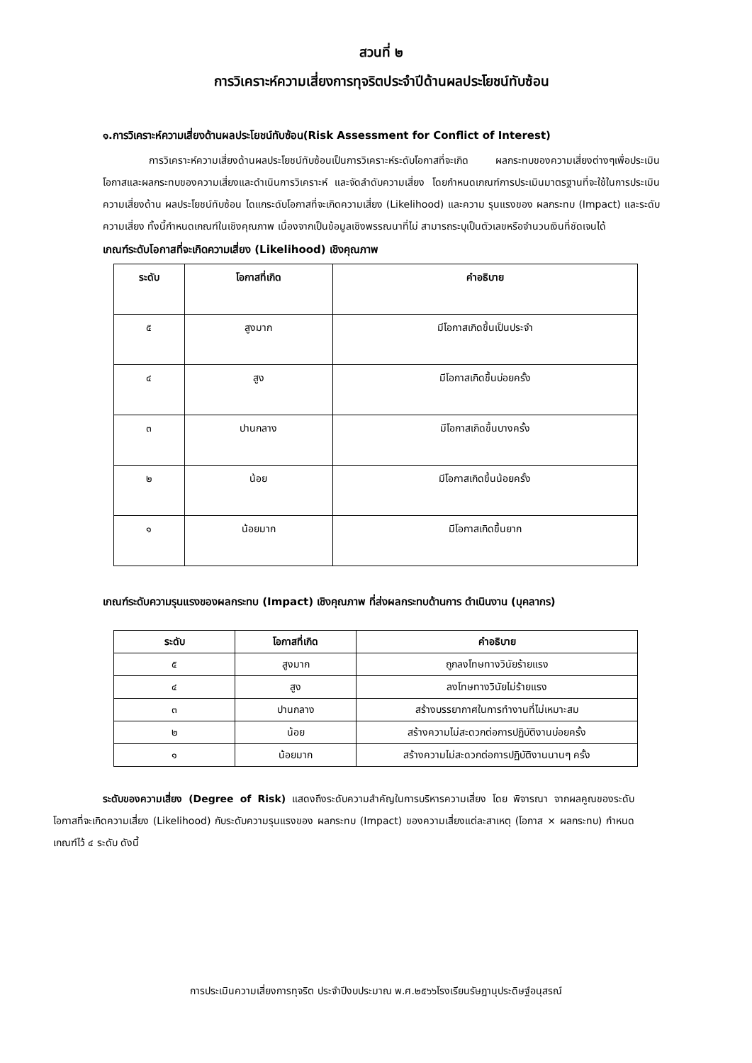สวนที่ ๒
การวิเคราะห์ความเสี่ยงการทุจริตประจำปีด้านผลประโยชน์ทับซ้อน
๑.การวิเคราะห์ความเสี่ยงด้านผลประโยชน์ทับซ้อน(Risk Assessment for Conflict of Interest)
การวิเคราะห์ความเสี่ยงด้านผลประโยชน์ทับซ้อนเป็นการวิเคราะห์ระดับโอกาสที่จะเกิด ผลกระทบของความเสี่ยงต่างๆเพื่อประเมินโอกาสและผลกระทบของความเสี่ยงและดำเนินการวิเคราะห์ และจัดลำดับความเสี่ยง โดยกำหนดเกณฑ์การประเมินมาตรฐานที่จะใช้ในการประเมิน ความเสี่ยงด้าน ผลประโยชน์ทับซ้อน ไดแกระดับโอกาสที่จะเกิดความเสี่ยง (Likelihood) และความ รุนแรงของ ผลกระทบ (Impact) และระดับความเสี่ยง ทั้งนี้กำหนดเกณฑ์ในเชิงคุณภาพ เนื่องจากเป็นข้อมูลเชิงพรรณนาที่ไม่ สามารถระบุเป็นตัวเลขหรือจำนวนเงินที่ชัดเจนได้
เกณฑ์ระดับโอกาสที่จะเกิดความเสี่ยง (Likelihood) เชิงคุณภาพ
| ระดับ | โอกาสที่เกิด | คำอธิบาย |
| --- | --- | --- |
| ๕ | สูงมาก | มีโอกาสเกิดขึ้นเป็นประจำ |
| ๔ | สูง | มีโอกาสเกิดขึ้นบ่อยครั้ง |
| ๓ | ปานกลาง | มีโอกาสเกิดขึ้นบางครั้ง |
| ๒ | น้อย | มีโอกาสเกิดขึ้นน้อยครั้ง |
| ๑ | น้อยมาก | มีโอกาสเกิดขึ้นยาก |
เกณฑ์ระดับความรุนแรงของผลกระทบ (Impact) เชิงคุณภาพ ที่ส่งผลกระทบด้านการ ดำเนินงาน (บุคลากร)
| ระดับ | โอกาสที่เกิด | คำอธิบาย |
| --- | --- | --- |
| ๕ | สูงมาก | ถูกลงโทษทางวินัยร้ายแรง |
| ๔ | สูง | ลงโทษทางวินัยไม่ร้ายแรง |
| ๓ | ปานกลาง | สร้างบรรยากาศในการทำงานที่ไม่เหมาะสม |
| ๒ | น้อย | สร้างความไม่สะดวกต่อการปฏิบัติงานบ่อยครั้ง |
| ๑ | น้อยมาก | สร้างความไม่สะดวกต่อการปฏิบัติงานนานๆ ครั้ง |
ระดับของความเสี่ยง (Degree of Risk) แสดงถึงระดับความสำคัญในการบริหารความเสี่ยง โดย พิจารณา จากผลคูณของระดับโอกาสที่จะเกิดความเสี่ยง (Likelihood) กับระดับความรุนแรงของ ผลกระทบ (Impact) ของความเสี่ยงแต่ละสาเหตุ (โอกาส × ผลกระทบ) กำหนดเกณฑ์ไว้ ๔ ระดับ ดังนี้
การประเมินความเสี่ยงการทุจริต ประจำปีงบประมาณ พ.ศ.๒๕๖๖โรงเรียนรัษฎานุประดิษฐ์อนุสรณ์